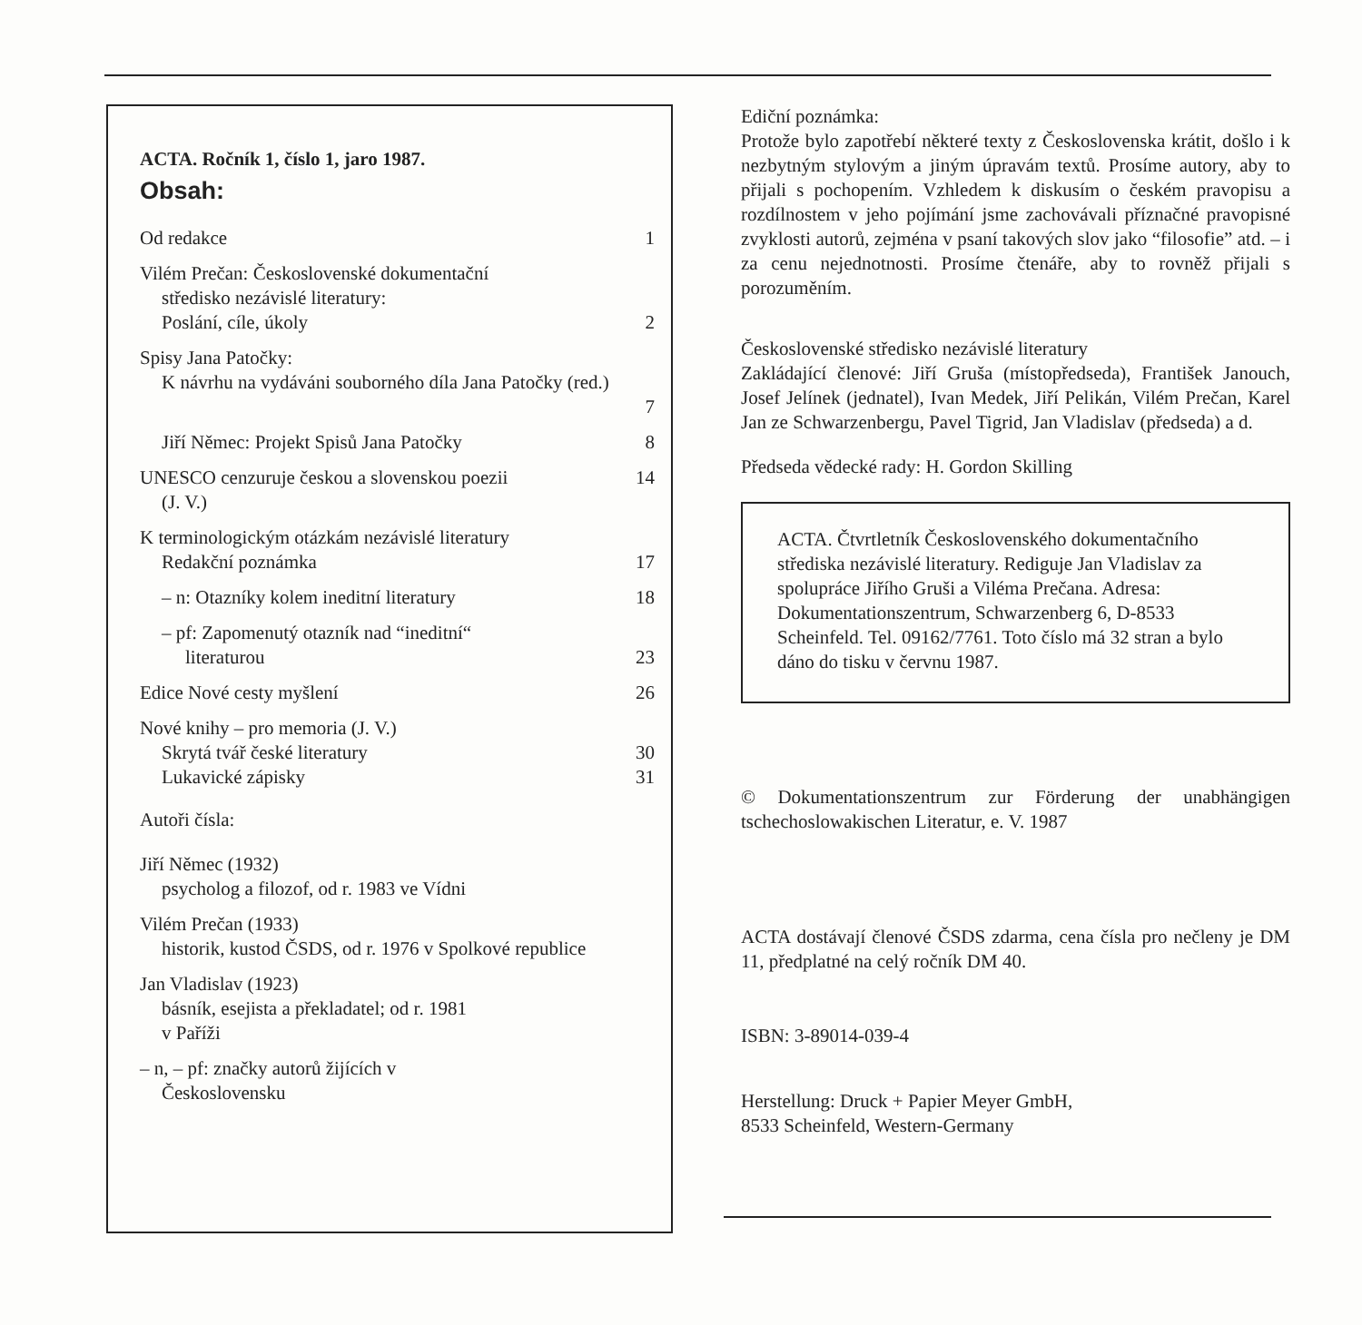ACTA. Ročník 1, číslo 1, jaro 1987.
Obsah:
Od redakce 1
Vilém Prečan: Československé dokumentační
středisko nezávislé literatury:
Poslání, cíle, úkoly
2
Spisy Jana Patočky:
K návrhu na vydáváni souborného díla Jana Patočky (red.)
7
Jiří Němec: Projekt Spisů Jana Patočky
8
UNESCO cenzuruje českou a slovenskou poezii
(J. V.)
14
K terminologickým otázkám nezávislé literatury
Redakční poznámka
17
– n: Otazníky kolem ineditní literatury
18
– pf: Zapomenutý otazník nad “ineditní“
literaturou
23
Edice Nové cesty myšlení 26
Nové knihy – pro memoria (J. V.)
Skrytá tvář české literatury
Lukavické zápisky
30
31
Autoři čísla:
Jiří Němec (1932)
psycholog a filozof, od r. 1983 ve Vídni
Vilém Prečan (1933)
historik, kustod ČSDS, od r. 1976 v Spolkové republice
Jan Vladislav (1923)
básník, esejista a překladatel; od r. 1981
v Paříži
– n, – pf: značky autorů žijících v
Československu
Ediční poznámka:
Protože bylo zapotřebí některé texty z Československa krátit, došlo i k nezbytným stylovým a jiným úpravám textů. Prosíme autory, aby to přijali s pochopením. Vzhledem k diskusím o českém pravopisu a rozdílnostem v jeho pojímání jsme zachovávali příznačné pravopisné zvyklosti autorů, zejména v psaní takových slov jako “filosofie” atd. – i za cenu nejednotnosti. Prosíme čtenáře, aby to rovněž přijali s porozuměním.
Československé středisko nezávislé literatury
Zakládající členové: Jiří Gruša (místopředseda), František Janouch, Josef Jelínek (jednatel), Ivan Medek, Jiří Pelikán, Vilém Prečan, Karel Jan ze Schwarzenbergu, Pavel Tigrid, Jan Vladislav (předseda) a d.
Předseda vědecké rady: H. Gordon Skilling
ACTA. Čtvrtletník Československého dokumentačního střediska nezávislé literatury. Rediguje Jan Vladislav za spolupráce Jiřího Gruši a Viléma Prečana. Adresa: Dokumentationszentrum, Schwarzenberg 6, D-8533 Scheinfeld. Tel. 09162/7761. Toto číslo má 32 stran a bylo dáno do tisku v červnu 1987.
© Dokumentationszentrum zur Förderung der unabhängigen tschechoslowakischen Literatur, e. V. 1987
ACTA dostávají členové ČSDS zdarma, cena čísla pro nečleny je DM 11, předplatné na celý ročník DM 40.
ISBN: 3-89014-039-4
Herstellung: Druck + Papier Meyer GmbH,
8533 Scheinfeld, Western-Germany